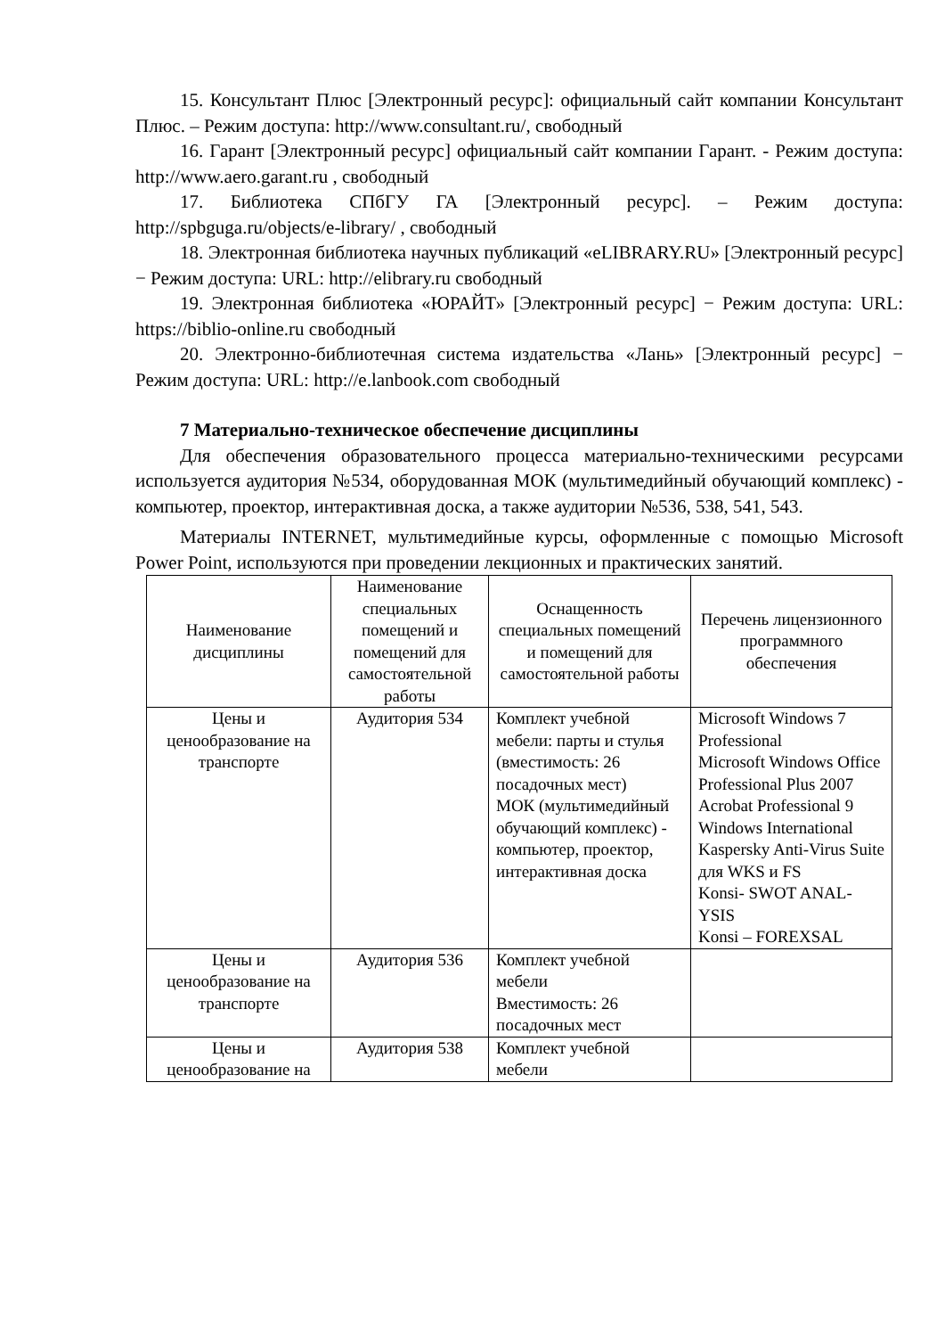15. Консультант Плюс [Электронный ресурс]: официальный сайт компании Консультант Плюс. – Режим доступа: http://www.consultant.ru/, свободный
16. Гарант [Электронный ресурс] официальный сайт компании Гарант. - Режим доступа: http://www.aero.garant.ru , свободный
17. Библиотека СПбГУ ГА [Электронный ресурс]. – Режим доступа: http://spbguga.ru/objects/e-library/ , свободный
18. Электронная библиотека научных публикаций «eLIBRARY.RU» [Электронный ресурс] − Режим доступа: URL: http://elibrary.ru свободный
19. Электронная библиотека «ЮРАЙТ» [Электронный ресурс] − Режим доступа: URL: https://biblio-online.ru свободный
20. Электронно-библиотечная система издательства «Лань» [Электронный ресурс] − Режим доступа: URL: http://e.lanbook.com свободный
7 Материально-техническое обеспечение дисциплины
Для обеспечения образовательного процесса материально-техническими ресурсами используется аудитория №534, оборудованная МОК (мультимедийный обучающий комплекс) - компьютер, проектор, интерактивная доска, а также аудитории №536, 538, 541, 543.
Материалы INTERNET, мультимедийные курсы, оформленные с помощью Microsoft Power Point, используются при проведении лекционных и практических занятий.
| Наименование дисциплины | Наименование специальных помещений и помещений для самостоятельной работы | Оснащенность специальных помещений и помещений для самостоятельной работы | Перечень лицензионного программного обеспечения |
| --- | --- | --- | --- |
| Цены и ценообразование на транспорте | Аудитория 534 | Комплект учебной мебели: парты и стулья (вместимость: 26 посадочных мест) МОК (мультимедийный обучающий комплекс) - компьютер, проектор, интерактивная доска | Microsoft Windows 7 Professional Microsoft Windows Office Professional Plus 2007 Acrobat Professional 9 Windows International Kaspersky Anti-Virus Suite для WKS и FS Konsi- SWOT ANAL-YSIS Konsi – FOREXSAL |
| Цены и ценообразование на транспорте | Аудитория 536 | Комплект учебной мебели Вместимость: 26 посадочных мест | |
| Цены и ценообразование на | Аудитория 538 | Комплект учебной мебели | |